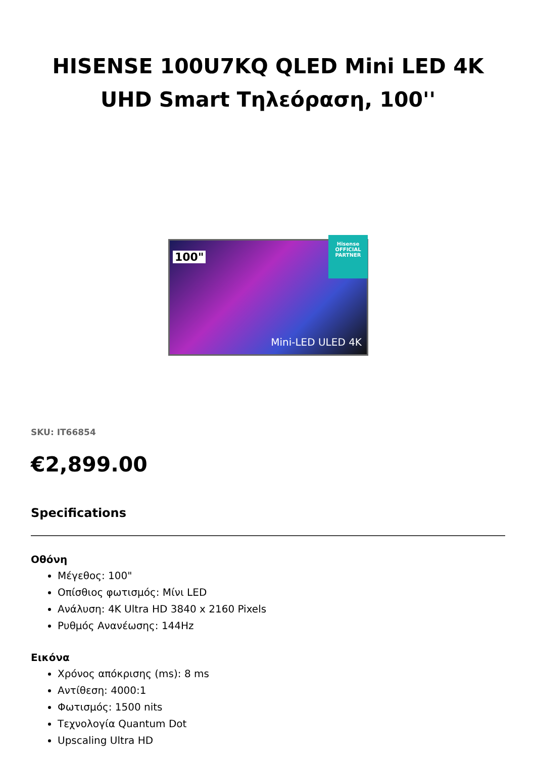HISENSE 100U7KQ QLED Mini LED 4K UHD Smart Τηλεόραση, 100''
100"
Mini-LED ULED 4K
Hisense
OFFICIAL PARTNER
SKU: IT66854
€2,899.00
Specifications
Οθόνη
Μέγεθος: 100"
Οπίσθιος φωτισμός: Μίνι LED
Ανάλυση: 4K Ultra HD 3840 x 2160 Pixels
Ρυθμός Ανανέωσης: 144Hz
Εικόνα
Χρόνος απόκρισης (ms): 8 ms
Αντίθεση: 4000:1
Φωτισμός: 1500 nits
Τεχνολογία Quantum Dot
Upscaling Ultra HD